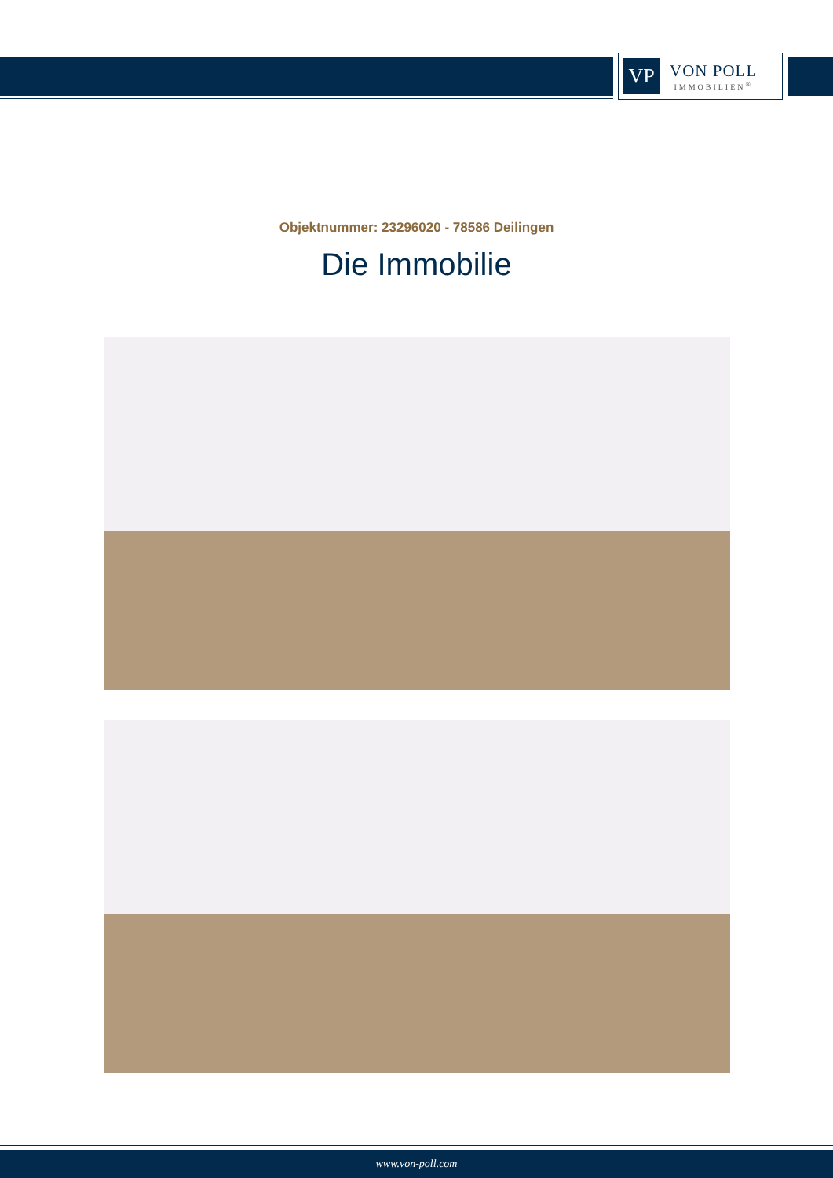VP
VON POLL
IMMOBILIEN<sup>®</sup>
Objektnummer: 23296020 - 78586 Deilingen
Die Immobilie
www.von-poll.com